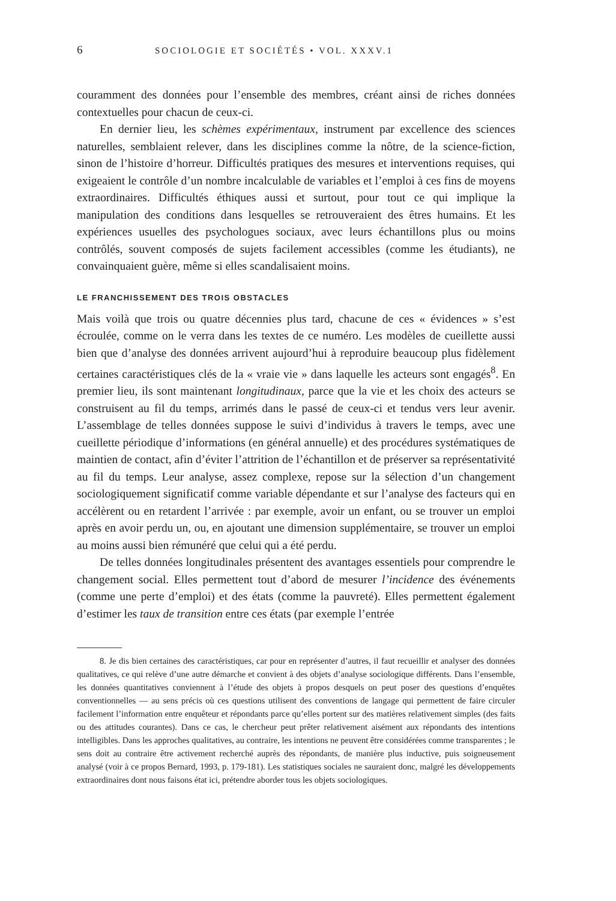6 SOCIOLOGIE ET SOCIÉTÉS • VOL. XXXV.1
couramment des données pour l’ensemble des membres, créant ainsi de riches données contextuelles pour chacun de ceux-ci.
En dernier lieu, les schèmes expérimentaux, instrument par excellence des sciences naturelles, semblaient relever, dans les disciplines comme la nôtre, de la science-fiction, sinon de l’histoire d’horreur. Difficultés pratiques des mesures et interventions requises, qui exigeaient le contrôle d’un nombre incalculable de variables et l’emploi à ces fins de moyens extraordinaires. Difficultés éthiques aussi et surtout, pour tout ce qui implique la manipulation des conditions dans lesquelles se retrouveraient des êtres humains. Et les expériences usuelles des psychologues sociaux, avec leurs échantillons plus ou moins contrôlés, souvent composés de sujets facilement accessibles (comme les étudiants), ne convainquaient guère, même si elles scandalisaient moins.
LE FRANCHISSEMENT DES TROIS OBSTACLES
Mais voilà que trois ou quatre décennies plus tard, chacune de ces « évidences » s’est écroulée, comme on le verra dans les textes de ce numéro. Les modèles de cueillette aussi bien que d’analyse des données arrivent aujourd’hui à reproduire beaucoup plus fidèlement certaines caractéristiques clés de la « vraie vie » dans laquelle les acteurs sont engagés<sup>8</sup>. En premier lieu, ils sont maintenant longitudinaux, parce que la vie et les choix des acteurs se construisent au fil du temps, arrimés dans le passé de ceux-ci et tendus vers leur avenir. L’assemblage de telles données suppose le suivi d’individus à travers le temps, avec une cueillette périodique d’informations (en général annuelle) et des procédures systématiques de maintien de contact, afin d’éviter l’attrition de l’échantillon et de préserver sa représentativité au fil du temps. Leur analyse, assez complexe, repose sur la sélection d’un changement sociologiquement significatif comme variable dépendante et sur l’analyse des facteurs qui en accélèrent ou en retardent l’arrivée : par exemple, avoir un enfant, ou se trouver un emploi après en avoir perdu un, ou, en ajoutant une dimension supplémentaire, se trouver un emploi au moins aussi bien rémunéré que celui qui a été perdu.
De telles données longitudinales présentent des avantages essentiels pour comprendre le changement social. Elles permettent tout d’abord de mesurer l’incidence des événements (comme une perte d’emploi) et des états (comme la pauvreté). Elles permettent également d’estimer les taux de transition entre ces états (par exemple l’entrée
8. Je dis bien certaines des caractéristiques, car pour en représenter d’autres, il faut recueillir et analyser des données qualitatives, ce qui relève d’une autre démarche et convient à des objets d’analyse sociologique différents. Dans l’ensemble, les données quantitatives conviennent à l’étude des objets à propos desquels on peut poser des questions d’enquêtes conventionnelles — au sens précis où ces questions utilisent des conventions de langage qui permettent de faire circuler facilement l’information entre enquêteur et répondants parce qu’elles portent sur des matières relativement simples (des faits ou des attitudes courantes). Dans ce cas, le chercheur peut prêter relativement aisément aux répondants des intentions intelligibles. Dans les approches qualitatives, au contraire, les intentions ne peuvent être considérées comme transparentes ; le sens doit au contraire être activement recherché auprès des répondants, de manière plus inductive, puis soigneusement analysé (voir à ce propos Bernard, 1993, p. 179-181). Les statistiques sociales ne sauraient donc, malgré les développements extraordinaires dont nous faisons état ici, prétendre aborder tous les objets sociologiques.